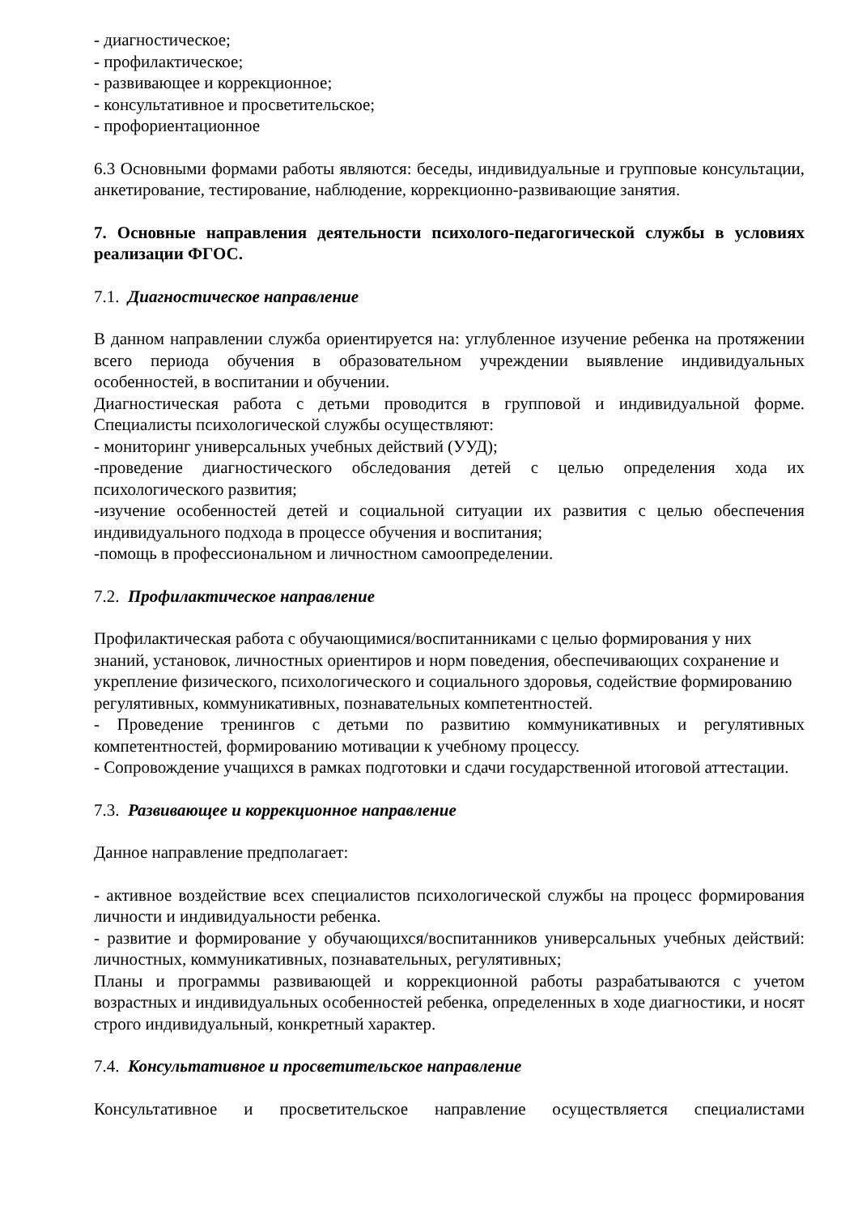- диагностическое;
- профилактическое;
- развивающее и коррекционное;
- консультативное и просветительское;
- профориентационное
6.3 Основными формами работы являются: беседы, индивидуальные и групповые консультации, анкетирование, тестирование, наблюдение, коррекционно-развивающие занятия.
7. Основные направления деятельности психолого-педагогической службы в условиях реализации ФГОС.
7.1. Диагностическое направление
В данном направлении служба ориентируется на: углубленное изучение ребенка на протяжении всего периода обучения в образовательном учреждении выявление индивидуальных особенностей, в воспитании и обучении.
Диагностическая работа с детьми проводится в групповой и индивидуальной форме. Специалисты психологической службы осуществляют:
- мониторинг универсальных учебных действий (УУД);
-проведение диагностического обследования детей с целью определения хода их психологического развития;
-изучение особенностей детей и социальной ситуации их развития с целью обеспечения индивидуального подхода в процессе обучения и воспитания;
-помощь в профессиональном и личностном самоопределении.
7.2. Профилактическое направление
Профилактическая работа с обучающимися/воспитанниками с целью формирования у них знаний, установок, личностных ориентиров и норм поведения, обеспечивающих сохранение и укрепление физического, психологического и социального здоровья, содействие формированию регулятивных, коммуникативных, познавательных компетентностей.
- Проведение тренингов с детьми по развитию коммуникативных и регулятивных компетентностей, формированию мотивации к учебному процессу.
- Сопровождение учащихся в рамках подготовки и сдачи государственной итоговой аттестации.
7.3. Развивающее и коррекционное направление
Данное направление предполагает:
- активное воздействие всех специалистов психологической службы на процесс формирования личности и индивидуальности ребенка.
- развитие и формирование у обучающихся/воспитанников универсальных учебных действий: личностных, коммуникативных, познавательных, регулятивных;
Планы и программы развивающей и коррекционной работы разрабатываются с учетом возрастных и индивидуальных особенностей ребенка, определенных в ходе диагностики, и носят строго индивидуальный, конкретный характер.
7.4. Консультативное и просветительское направление
Консультативное и просветительское направление осуществляется специалистами